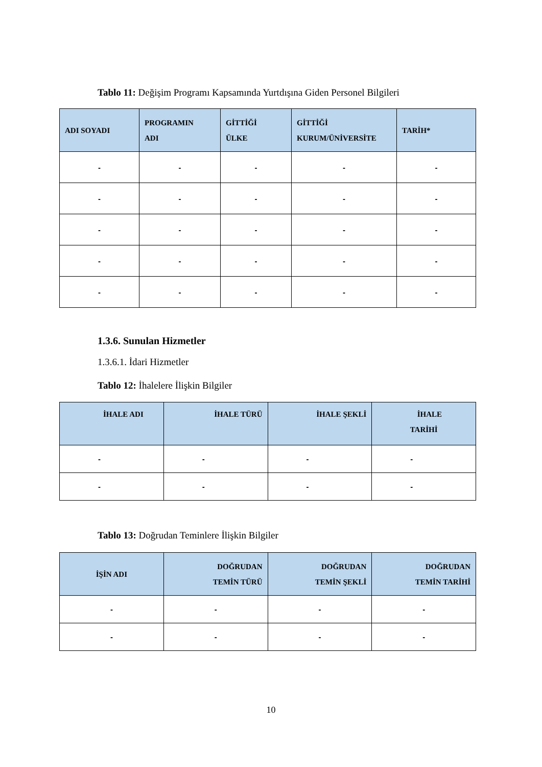Tablo 11: Değişim Programı Kapsamında Yurtdışına Giden Personel Bilgileri
| ADI SOYADI | PROGRAMIN ADI | GİTTİĞİ ÜLKE | GİTTİĞİ KURUM/ÜNİVERSİTE | TARİH* |
| --- | --- | --- | --- | --- |
| - | - | - | - | - |
| - | - | - | - | - |
| - | - | - | - | - |
| - | - | - | - | - |
| - | - | - | - | - |
1.3.6. Sunulan Hizmetler
1.3.6.1. İdari Hizmetler
Tablo 12: İhalelere İlişkin Bilgiler
| İHALE ADI | İHALE TÜRÜ | İHALE ŞEKLİ | İHALE TARİHİ |
| --- | --- | --- | --- |
| - | - | - | - |
| - | - | - | - |
Tablo 13: Doğrudan Teminlere İlişkin Bilgiler
| İŞİN ADI | DOĞRUDAN TEMİN TÜRÜ | DOĞRUDAN TEMİN ŞEKLİ | DOĞRUDAN TEMİN TARİHİ |
| --- | --- | --- | --- |
| - | - | - | - |
| - | - | - | - |
10